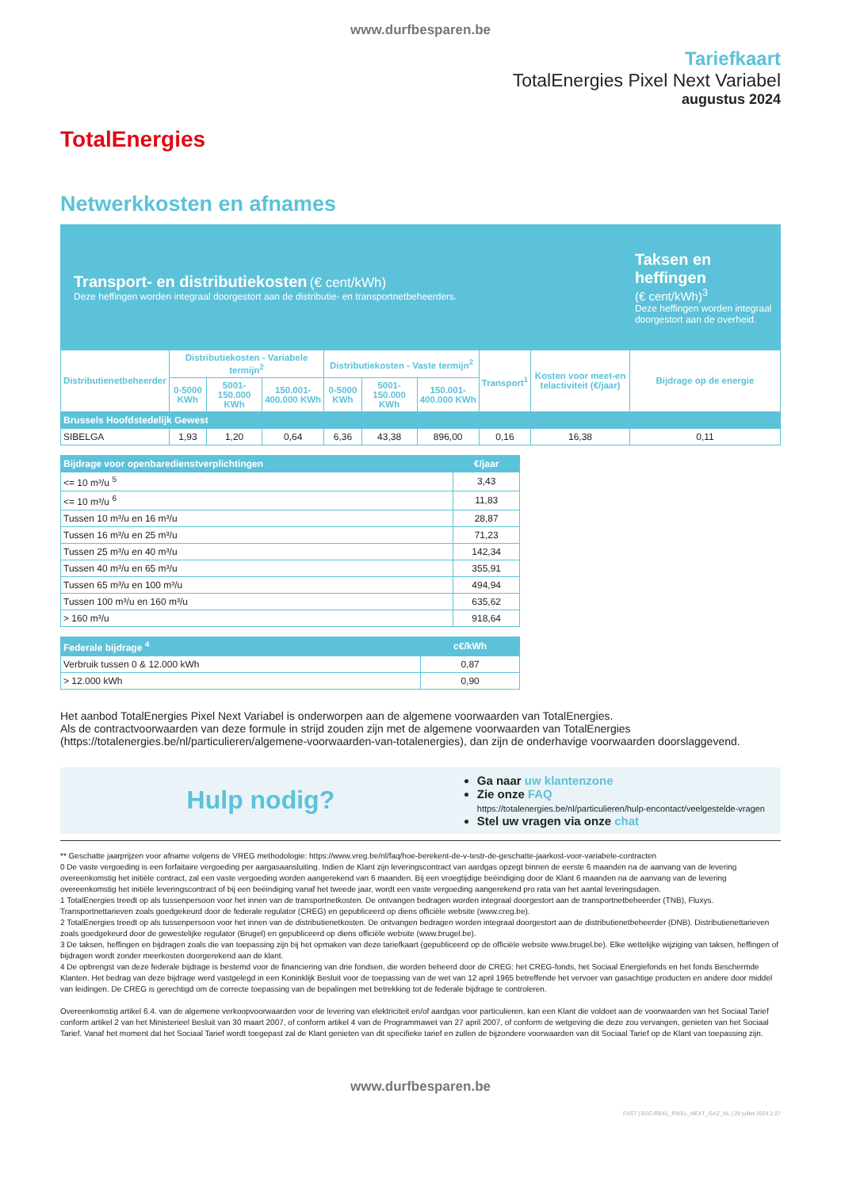www.durfbesparen.be
TotalEnergies
Tariefkaart
TotalEnergies Pixel Next Variabel
augustus 2024
Netwerkkosten en afnames
| Transport- en distributiekosten (€ cent/kWh) Deze heffingen worden integraal doorgestort aan de distributie- en transportnetbeheerders. | | | | | | | | | Taksen en heffingen (€ cent/kWh)<sup>3</sup> Deze heffingen worden integraal doorgestort aan de overheid. |
| Distributienetbeheerder | Distributiekosten - Variabele termijn<sup>2</sup> | | | Distributiekosten - Vaste termijn<sup>2</sup> | | | Transport<sup>1</sup> | Kosten voor meet-en telactiviteit (€/jaar) | Bijdrage op de energie |
| | 0-5000 KWh | 5001-150.000 KWh | 150.001-400.000 KWh | 0-5000 KWh | 5001-150.000 KWh | 150.001-400.000 KWh | | | |
| Brussels Hoofdstedelijk Gewest | | | | | | | | | |
| SIBELGA | 1,93 | 1,20 | 0,64 | 6,36 | 43,38 | 896,00 | 0,16 | 16,38 | 0,11 |
| Bijdrage voor openbaredienstverplichtingen | €/jaar |
| --- | --- |
| <= 10 m³/u <sup>5</sup> | 3,43 |
| <= 10 m³/u <sup>6</sup> | 11,83 |
| Tussen 10 m³/u en 16 m³/u | 28,87 |
| Tussen 16 m³/u en 25 m³/u | 71,23 |
| Tussen 25 m³/u en 40 m³/u | 142,34 |
| Tussen 40 m³/u en 65 m³/u | 355,91 |
| Tussen 65 m³/u en 100 m³/u | 494,94 |
| Tussen 100 m³/u en 160 m³/u | 635,62 |
| > 160 m³/u | 918,64 |
| Federale bijdrage <sup>4</sup> | c€/kWh |
| --- | --- |
| Verbruik tussen 0 & 12.000 kWh | 0,87 |
| > 12.000 kWh | 0,90 |
Het aanbod TotalEnergies Pixel Next Variabel is onderworpen aan de algemene voorwaarden van TotalEnergies.
Als de contractvoorwaarden van deze formule in strijd zouden zijn met de algemene voorwaarden van TotalEnergies (https://totalenergies.be/nl/particulieren/algemene-voorwaarden-van-totalenergies), dan zijn de onderhavige voorwaarden doorslaggevend.
Hulp nodig?
Ga naar uw klantenzone
Zie onze FAQ
https://totalenergies.be/nl/particulieren/hulp-encontact/veelgestelde-vragen
Stel uw vragen via onze chat
** Geschatte jaarprijzen voor afname volgens de VREG methodologie: https://www.vreg.be/nl/faq/hoe-berekent-de-v-testr-de-geschatte-jaarkost-voor-variabele-contracten
0 De vaste vergoeding is een forfaitaire vergoeding per aargasaansluiting. Indien de Klant zijn leveringscontract van aardgas opzegt binnen de eerste 6 maanden na de aanvang van de levering overeenkomstig het initiële contract, zal een vaste vergoeding worden aangerekend van 6 maanden. Bij een vroegtijdige beëindiging door de Klant 6 maanden na de aanvang van de levering overeenkomstig het initiële leveringscontract of bij een beëindiging vanaf het tweede jaar, wordt een vaste vergoeding aangerekend pro rata van het aantal leveringsdagen.
1 TotalEnergies treedt op als tussenpersoon voor het innen van de transportnetkosten. De ontvangen bedragen worden integraal doorgestort aan de transportnetbeheerder (TNB), Fluxys. Transportnettarieven zoals goedgekeurd door de federale regulator (CREG) en gepubliceerd op diens officiële website (www.creg.be).
2 TotalEnergies treedt op als tussenpersoon voor het innen van de distributienetkosten. De ontvangen bedragen worden integraal doorgestort aan de distributienetbeheerder (DNB). Distributienettarieven zoals goedgekeurd door de gewestelijke regulator (Brugel) en gepubliceerd op diens officiële website (www.brugel.be).
3 De taksen, heffingen en bijdragen zoals die van toepassing zijn bij het opmaken van deze tariefkaart (gepubliceerd op de officiële website www.brugel.be). Elke wettelijke wijziging van taksen, heffingen of bijdragen wordt zonder meerkosten doorgerekend aan de klant.
4 De opbrengst van deze federale bijdrage is bestemd voor de financiering van drie fondsen, die worden beheerd door de CREG: het CREG-fonds, het Sociaal Energiefonds en het fonds Beschermde Klanten. Het bedrag van deze bijdrage werd vastgelegd in een Koninklijk Besluit voor de toepassing van de wet van 12 april 1965 betreffende het vervoer van gasachtige producten en andere door middel van leidingen. De CREG is gerechtigd om de correcte toepassing van de bepalingen met betrekking tot de federale bijdrage te controleren.
Overeenkomstig artikel 6.4. van de algemene verkoopvoorwaarden voor de levering van elektriciteit en/of aardgas voor particulieren, kan een Klant die voldoet aan de voorwaarden van het Sociaal Tarief conform artikel 2 van het Ministerieel Besluit van 30 maart 2007, of conform artikel 4 van de Programmawet van 27 april 2007, of conform de wetgeving die deze zou vervangen, genieten van het Sociaal Tarief. Vanaf het moment dat het Sociaal Tarief wordt toegepast zal de Klant genieten van dit specifieke tarief en zullen de bijzondere voorwaarden van dit Sociaal Tarief op de Klant van toepassing zijn.
www.durfbesparen.be
FAST | B2C-RBXL_PIXEL_NEXT_GAZ_NL | 29 juillet 2024 2:27